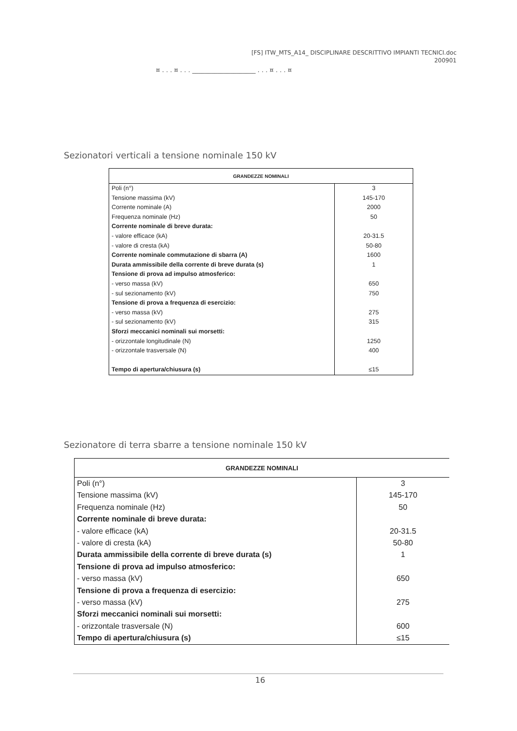[FS] ITW_MTS_A14_ DISCIPLINARE DESCRITTIVO IMPIANTI TECNICI.doc
200901
¤ . . . ¤ . . . ____________________ . . . ¤ . . . ¤
Sezionatori verticali a tensione nominale 150 kV
| GRANDEZZE NOMINALI | |
| --- | --- |
| Poli (n°) | 3 |
| Tensione massima (kV) | 145-170 |
| Corrente nominale (A) | 2000 |
| Frequenza nominale (Hz) | 50 |
| Corrente nominale di breve durata: | |
| - valore efficace (kA) | 20-31.5 |
| - valore di cresta (kA) | 50-80 |
| Corrente nominale commutazione di sbarra (A) | 1600 |
| Durata ammissibile della corrente di breve durata (s) | 1 |
| Tensione di prova ad impulso atmosferico: | |
| - verso massa (kV) | 650 |
| - sul sezionamento (kV) | 750 |
| Tensione di prova a frequenza di esercizio: | |
| - verso massa (kV) | 275 |
| - sul sezionamento (kV) | 315 |
| Sforzi meccanici nominali sui morsetti: | |
| - orizzontale longitudinale (N) | 1250 |
| - orizzontale trasversale (N) | 400 |
| Tempo di apertura/chiusura (s) | ≤15 |
Sezionatore di terra sbarre a tensione nominale 150 kV
| GRANDEZZE NOMINALI | |
| --- | --- |
| Poli (n°) | 3 |
| Tensione massima (kV) | 145-170 |
| Frequenza nominale (Hz) | 50 |
| Corrente nominale di breve durata: | |
| - valore efficace (kA) | 20-31.5 |
| - valore di cresta (kA) | 50-80 |
| Durata ammissibile della corrente di breve durata (s) | 1 |
| Tensione di prova ad impulso atmosferico: | |
| - verso massa (kV) | 650 |
| Tensione di prova a frequenza di esercizio: | |
| - verso massa (kV) | 275 |
| Sforzi meccanici nominali sui morsetti: | |
| - orizzontale trasversale (N) | 600 |
| Tempo di apertura/chiusura (s) | ≤15 |
16